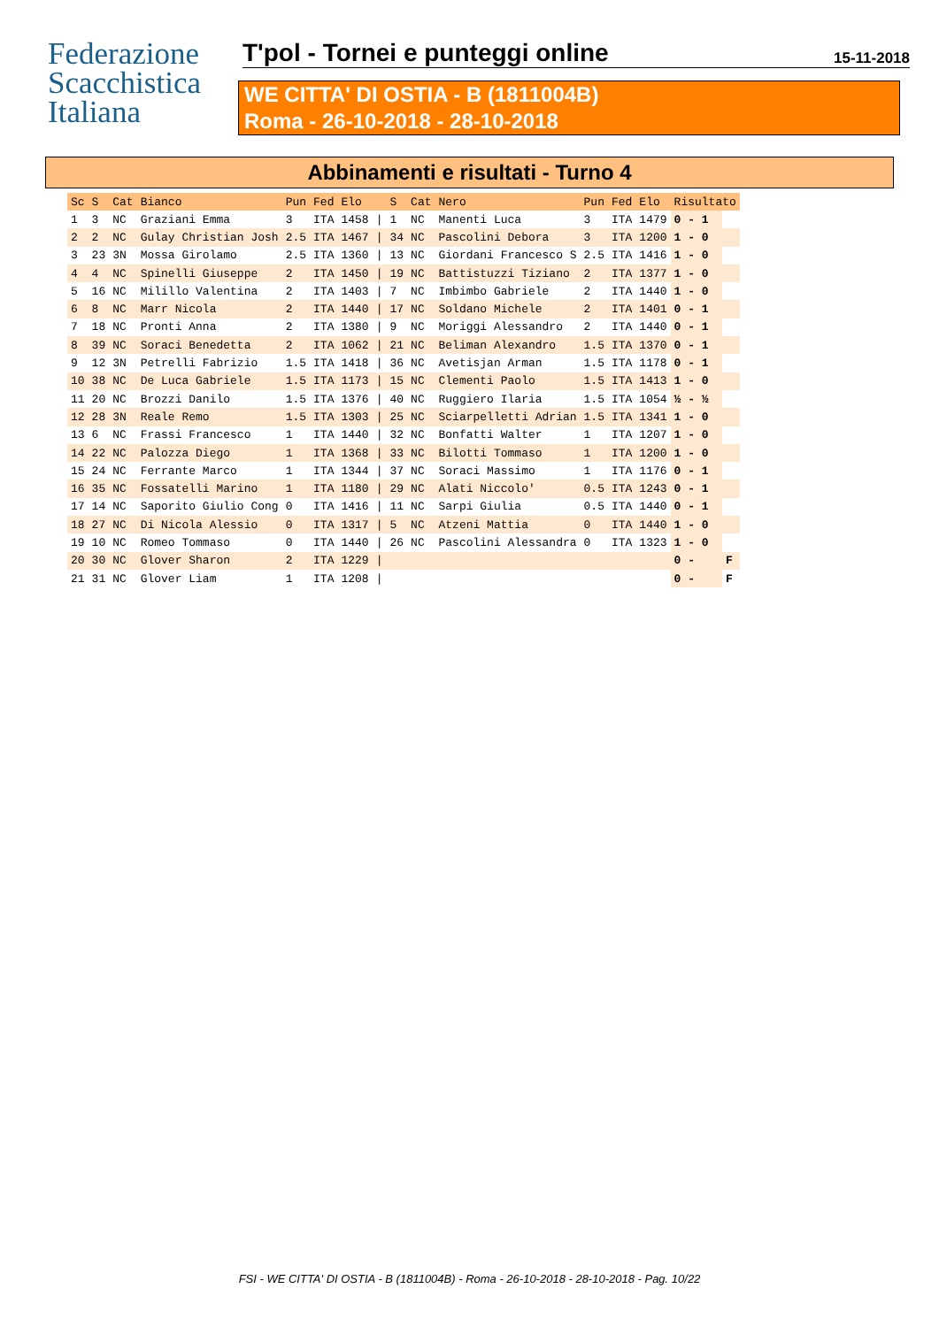Federazione
Scacchistica
Italiana
T'pol - Tornei e punteggi online 15-11-2018
WE CITTA' DI OSTIA - B (1811004B)
Roma - 26-10-2018 - 28-10-2018
Abbinamenti e risultati - Turno 4
| Sc | S | Cat | Bianco | Pun | Fed | Elo | | S | Cat | Nero | Pun | Fed | Elo | Risultato | |
| --- | --- | --- | --- | --- | --- | --- | --- | --- | --- | --- | --- | --- | --- | --- | --- |
| 1 | 3 | NC | Graziani Emma | 3 | ITA | 1458 | / | 1 | NC | Manenti Luca | 3 | ITA | 1479 | 0 - 1 | |
| 2 | 2 | NC | Gulay Christian Josh | 2.5 | ITA | 1467 | / | 34 | NC | Pascolini Debora | 3 | ITA | 1200 | 1 - 0 | |
| 3 | 23 | 3N | Mossa Girolamo | 2.5 | ITA | 1360 | / | 13 | NC | Giordani Francesco S | 2.5 | ITA | 1416 | 1 - 0 | |
| 4 | 4 | NC | Spinelli Giuseppe | 2 | ITA | 1450 | / | 19 | NC | Battistuzzi Tiziano | 2 | ITA | 1377 | 1 - 0 | |
| 5 | 16 | NC | Milillo Valentina | 2 | ITA | 1403 | / | 7 | NC | Imbimbo Gabriele | 2 | ITA | 1440 | 1 - 0 | |
| 6 | 8 | NC | Marr Nicola | 2 | ITA | 1440 | / | 17 | NC | Soldano Michele | 2 | ITA | 1401 | 0 - 1 | |
| 7 | 18 | NC | Pronti Anna | 2 | ITA | 1380 | / | 9 | NC | Moriggi Alessandro | 2 | ITA | 1440 | 0 - 1 | |
| 8 | 39 | NC | Soraci Benedetta | 2 | ITA | 1062 | / | 21 | NC | Beliman Alexandro | 1.5 | ITA | 1370 | 0 - 1 | |
| 9 | 12 | 3N | Petrelli Fabrizio | 1.5 | ITA | 1418 | / | 36 | NC | Avetisjan Arman | 1.5 | ITA | 1178 | 0 - 1 | |
| 10 | 38 | NC | De Luca Gabriele | 1.5 | ITA | 1173 | / | 15 | NC | Clementi Paolo | 1.5 | ITA | 1413 | 1 - 0 | |
| 11 | 20 | NC | Brozzi Danilo | 1.5 | ITA | 1376 | / | 40 | NC | Ruggiero Ilaria | 1.5 | ITA | 1054 | ½ - ½ | |
| 12 | 28 | 3N | Reale Remo | 1.5 | ITA | 1303 | / | 25 | NC | Sciarpelletti Adrian | 1.5 | ITA | 1341 | 1 - 0 | |
| 13 | 6 | NC | Frassi Francesco | 1 | ITA | 1440 | / | 32 | NC | Bonfatti Walter | 1 | ITA | 1207 | 1 - 0 | |
| 14 | 22 | NC | Palozza Diego | 1 | ITA | 1368 | / | 33 | NC | Bilotti Tommaso | 1 | ITA | 1200 | 1 - 0 | |
| 15 | 24 | NC | Ferrante Marco | 1 | ITA | 1344 | / | 37 | NC | Soraci Massimo | 1 | ITA | 1176 | 0 - 1 | |
| 16 | 35 | NC | Fossatelli Marino | 1 | ITA | 1180 | / | 29 | NC | Alati Niccolo' | 0.5 | ITA | 1243 | 0 - 1 | |
| 17 | 14 | NC | Saporito Giulio Cong | 0 | ITA | 1416 | / | 11 | NC | Sarpi Giulia | 0.5 | ITA | 1440 | 0 - 1 | |
| 18 | 27 | NC | Di Nicola Alessio | 0 | ITA | 1317 | / | 5 | NC | Atzeni Mattia | 0 | ITA | 1440 | 1 - 0 | |
| 19 | 10 | NC | Romeo Tommaso | 0 | ITA | 1440 | / | 26 | NC | Pascolini Alessandra | 0 | ITA | 1323 | 1 - 0 | |
| 20 | 30 | NC | Glover Sharon | 2 | ITA | 1229 | / | | | | | | | 0 - | F |
| 21 | 31 | NC | Glover Liam | 1 | ITA | 1208 | / | | | | | | | 0 - | F |
FSI - WE CITTA' DI OSTIA - B (1811004B) - Roma - 26-10-2018 - 28-10-2018 - Pag. 10/22